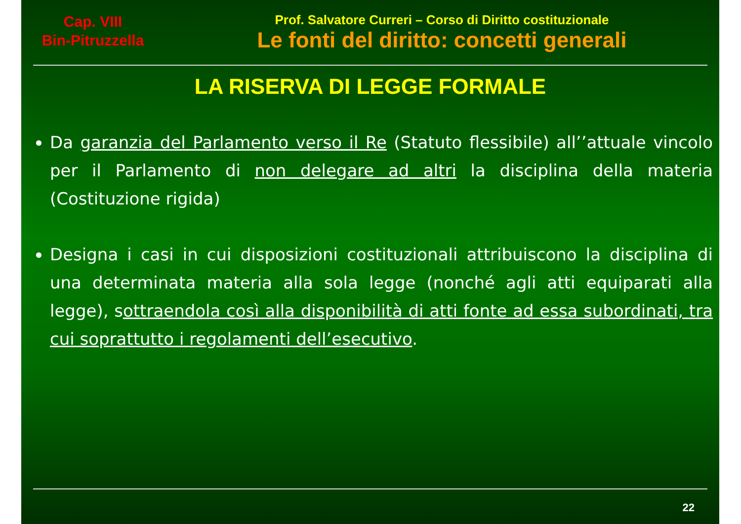Cap. VIII
Bin-Pitruzzella
Prof. Salvatore Curreri – Corso di Diritto costituzionale
Le fonti del diritto: concetti generali
LA RISERVA DI LEGGE FORMALE
Da garanzia del Parlamento verso il Re (Statuto flessibile) all’’attuale vincolo per il Parlamento di non delegare ad altri la disciplina della materia (Costituzione rigida)
Designa i casi in cui disposizioni costituzionali attribuiscono la disciplina di una determinata materia alla sola legge (nonché agli atti equiparati alla legge), sottraendola così alla disponibilità di atti fonte ad essa subordinati, tra cui soprattutto i regolamenti dell’esecutivo.
22